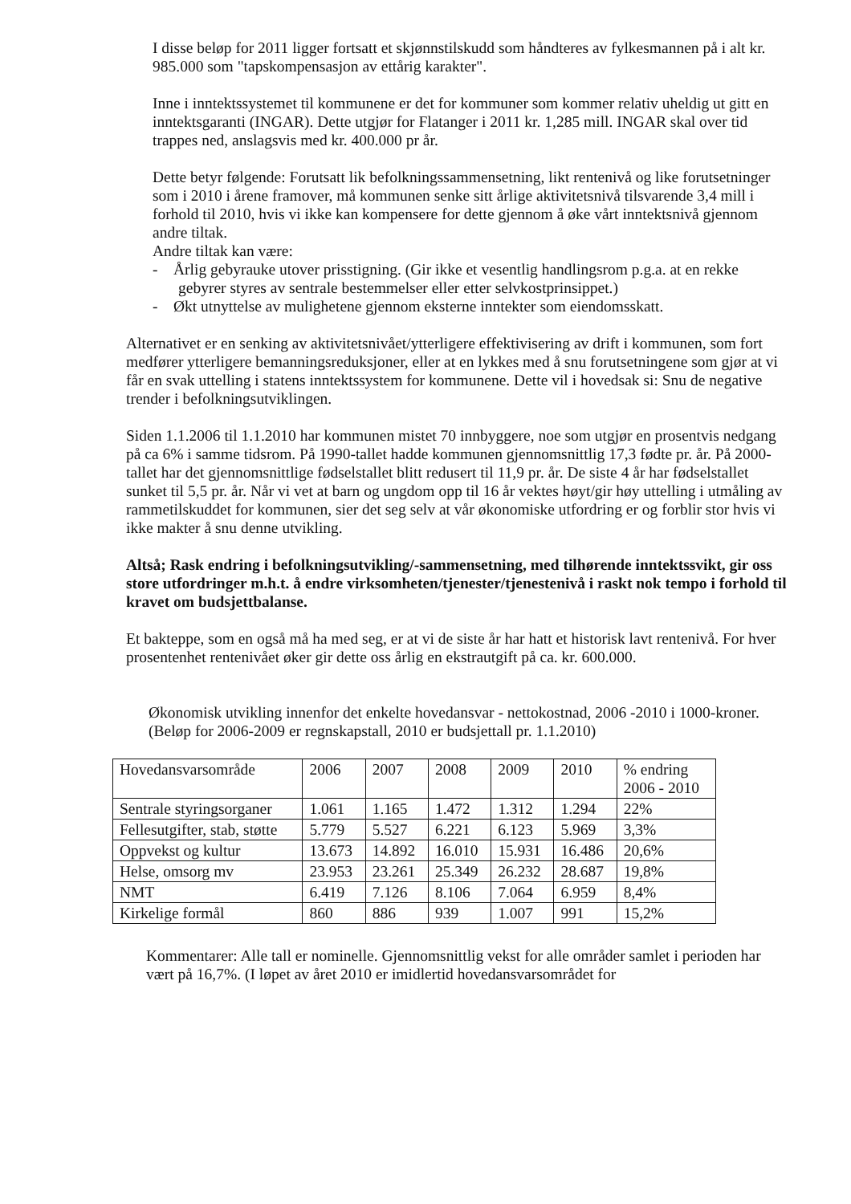I disse beløp for 2011 ligger fortsatt et skjønnstilskudd som håndteres av fylkesmannen på i alt kr. 985.000 som "tapskompensasjon av ettårig karakter".
Inne i inntektssystemet til kommunene er det for kommuner som kommer relativ uheldig ut gitt en inntektsgaranti (INGAR). Dette utgjør for Flatanger i 2011 kr. 1,285 mill. INGAR skal over tid trappes ned, anslagsvis med kr. 400.000 pr år.
Dette betyr følgende: Forutsatt lik befolkningssammensetning, likt rentenivå og like forutsetninger som i 2010 i årene framover, må kommunen senke sitt årlige aktivitetsnivå tilsvarende 3,4 mill i forhold til 2010, hvis vi ikke kan kompensere for dette gjennom å øke vårt inntektsnivå gjennom andre tiltak.
Andre tiltak kan være:
- Årlig gebyrauke utover prisstigning. (Gir ikke et vesentlig handlingsrom p.g.a. at en rekke gebyrer styres av sentrale bestemmelser eller etter selvkostprinsippet.)
- Økt utnyttelse av mulighetene gjennom eksterne inntekter som eiendomsskatt.
Alternativet er en senking av aktivitetsnivået/ytterligere effektivisering av drift i kommunen, som fort medfører ytterligere bemanningsreduksjoner, eller at en lykkes med å snu forutsetningene som gjør at vi får en svak uttelling i statens inntektssystem for kommunene. Dette vil i hovedsak si: Snu de negative trender i befolkningsutviklingen.
Siden 1.1.2006 til 1.1.2010 har kommunen mistet 70 innbyggere, noe som utgjør en prosentvis nedgang på ca 6% i samme tidsrom. På 1990-tallet hadde kommunen gjennomsnittlig 17,3 fødte pr. år. På 2000-tallet har det gjennomsnittlige fødselstallet blitt redusert til 11,9 pr. år. De siste 4 år har fødselstallet sunket til 5,5 pr. år. Når vi vet at barn og ungdom opp til 16 år vektes høyt/gir høy uttelling i utmåling av rammetilskuddet for kommunen, sier det seg selv at vår økonomiske utfordring er og forblir stor hvis vi ikke makter å snu denne utvikling.
Altså; Rask endring i befolkningsutvikling/-sammensetning, med tilhørende inntektssvikt, gir oss store utfordringer m.h.t. å endre virksomheten/tjenester/tjenestenivå i raskt nok tempo i forhold til kravet om budsjettbalanse.
Et bakteppe, som en også må ha med seg, er at vi de siste år har hatt et historisk lavt rentenivå. For hver prosentenhet rentenivået øker gir dette oss årlig en ekstrautgift på ca. kr. 600.000.
Økonomisk utvikling innenfor det enkelte hovedansvar - nettokostnad, 2006 -2010 i 1000-kroner.
(Beløp for 2006-2009 er regnskapstall, 2010 er budsjettall pr. 1.1.2010)
| Hovedansvarsområde | 2006 | 2007 | 2008 | 2009 | 2010 | % endring 2006 - 2010 |
| Sentrale styringsorganer | 1.061 | 1.165 | 1.472 | 1.312 | 1.294 | 22% |
| Fellesutgifter, stab, støtte | 5.779 | 5.527 | 6.221 | 6.123 | 5.969 | 3,3% |
| Oppvekst og kultur | 13.673 | 14.892 | 16.010 | 15.931 | 16.486 | 20,6% |
| Helse, omsorg mv | 23.953 | 23.261 | 25.349 | 26.232 | 28.687 | 19,8% |
| NMT | 6.419 | 7.126 | 8.106 | 7.064 | 6.959 | 8,4% |
| Kirkelige formål | 860 | 886 | 939 | 1.007 | 991 | 15,2% |
Kommentarer: Alle tall er nominelle. Gjennomsnittlig vekst for alle områder samlet i perioden har vært på 16,7%. (I løpet av året 2010 er imidlertid hovedansvarsområdet for